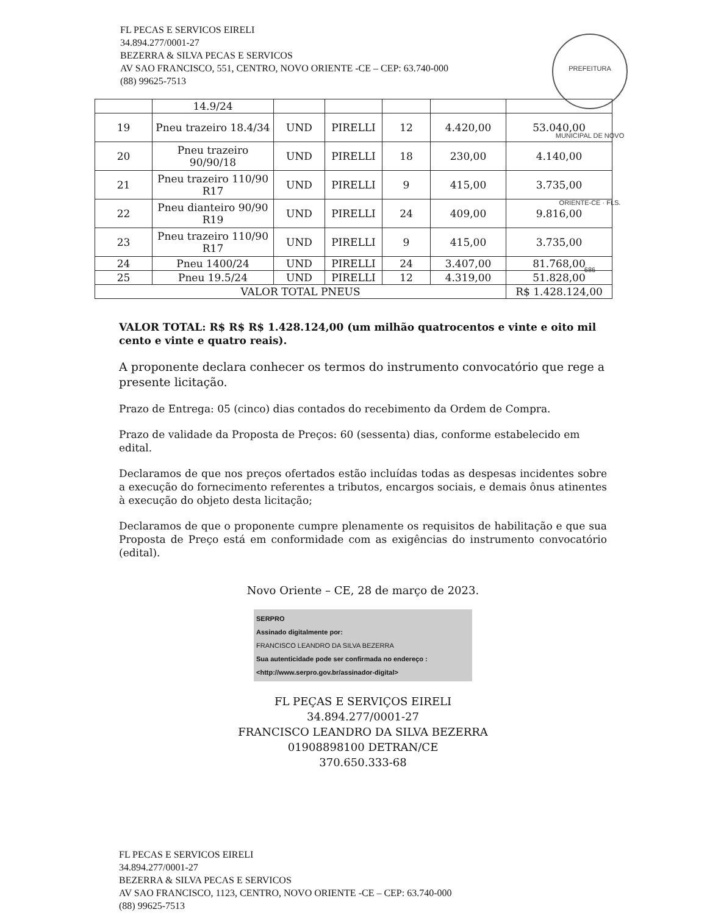FL PECAS E SERVICOS EIRELI
34.894.277/0001-27
BEZERRA & SILVA PECAS E SERVICOS
AV SAO FRANCISCO, 551, CENTRO, NOVO ORIENTE -CE – CEP: 63.740-000
(88) 99625-7513
PREFEITURA MUNICIPAL DE NOVO ORIENTE-CE · FLS. 686
| | 14.9/24 | | | | | |
| 19 | Pneu trazeiro 18.4/34 | UND | PIRELLI | 12 | 4.420,00 | 53.040,00 |
| 20 | Pneu trazeiro 90/90/18 | UND | PIRELLI | 18 | 230,00 | 4.140,00 |
| 21 | Pneu trazeiro 110/90 R17 | UND | PIRELLI | 9 | 415,00 | 3.735,00 |
| 22 | Pneu dianteiro 90/90 R19 | UND | PIRELLI | 24 | 409,00 | 9.816,00 |
| 23 | Pneu trazeiro 110/90 R17 | UND | PIRELLI | 9 | 415,00 | 3.735,00 |
| 24 | Pneu 1400/24 | UND | PIRELLI | 24 | 3.407,00 | 81.768,00 |
| 25 | Pneu 19.5/24 | UND | PIRELLI | 12 | 4.319,00 | 51.828,00 |
| VALOR TOTAL PNEUS | | | | | | R$ 1.428.124,00 |
VALOR TOTAL: R$ R$ R$ 1.428.124,00 (um milhão quatrocentos e vinte e oito mil cento e vinte e quatro reais).
A proponente declara conhecer os termos do instrumento convocatório que rege a presente licitação.
Prazo de Entrega: 05 (cinco) dias contados do recebimento da Ordem de Compra.
Prazo de validade da Proposta de Preços: 60 (sessenta) dias, conforme estabelecido em edital.
Declaramos de que nos preços ofertados estão incluídas todas as despesas incidentes sobre a execução do fornecimento referentes a tributos, encargos sociais, e demais ônus atinentes à execução do objeto desta licitação;
Declaramos de que o proponente cumpre plenamente os requisitos de habilitação e que sua Proposta de Preço está em conformidade com as exigências do instrumento convocatório (edital).
Novo Oriente – CE, 28 de março de 2023.
SERPRO
Assinado digitalmente por:
FRANCISCO LEANDRO DA SILVA BEZERRA
Sua autenticidade pode ser confirmada no endereço : <http://www.serpro.gov.br/assinador-digital>
FL PEÇAS E SERVIÇOS EIRELI
34.894.277/0001-27
FRANCISCO LEANDRO DA SILVA BEZERRA
01908898100 DETRAN/CE
370.650.333-68
FL PECAS E SERVICOS EIRELI
34.894.277/0001-27
BEZERRA & SILVA PECAS E SERVICOS
AV SAO FRANCISCO, 1123, CENTRO, NOVO ORIENTE -CE – CEP: 63.740-000
(88) 99625-7513